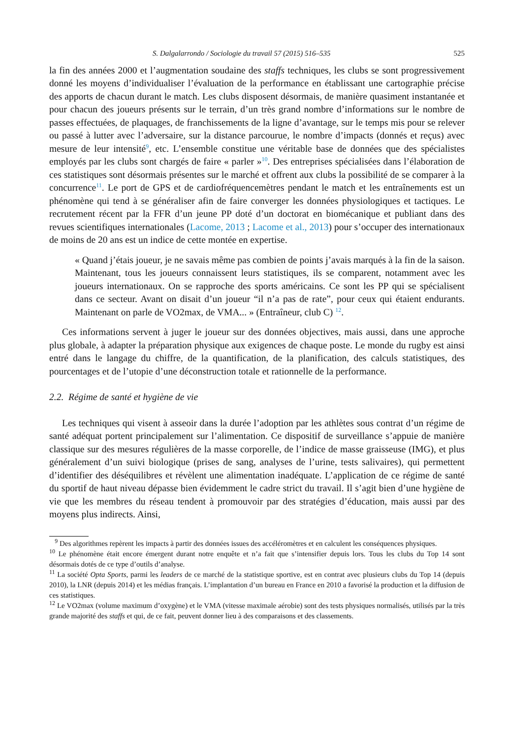S. Dalgalarrondo / Sociologie du travail 57 (2015) 516–535 525
la fin des années 2000 et l’augmentation soudaine des staffs techniques, les clubs se sont progressivement donné les moyens d’individualiser l’évaluation de la performance en établissant une cartographie précise des apports de chacun durant le match. Les clubs disposent désormais, de manière quasiment instantanée et pour chacun des joueurs présents sur le terrain, d’un très grand nombre d’informations sur le nombre de passes effectuées, de plaquages, de franchissements de la ligne d’avantage, sur le temps mis pour se relever ou passé à lutter avec l’adversaire, sur la distance parcourue, le nombre d’impacts (donnés et reçus) avec mesure de leur intensité<sup>9</sup>, etc. L’ensemble constitue une véritable base de données que des spécialistes employés par les clubs sont chargés de faire « parler »<sup>10</sup>. Des entreprises spécialisées dans l’élaboration de ces statistiques sont désormais présentes sur le marché et offrent aux clubs la possibilité de se comparer à la concurrence<sup>11</sup>. Le port de GPS et de cardiofréquencemètres pendant le match et les entraînements est un phénomène qui tend à se généraliser afin de faire converger les données physiologiques et tactiques. Le recrutement récent par la FFR d’un jeune PP doté d’un doctorat en biomécanique et publiant dans des revues scientifiques internationales (Lacome, 2013 ; Lacome et al., 2013) pour s’occuper des internationaux de moins de 20 ans est un indice de cette montée en expertise.
« Quand j’étais joueur, je ne savais même pas combien de points j’avais marqués à la fin de la saison. Maintenant, tous les joueurs connaissent leurs statistiques, ils se comparent, notamment avec les joueurs internationaux. On se rapproche des sports américains. Ce sont les PP qui se spécialisent dans ce secteur. Avant on disait d’un joueur “il n’a pas de rate”, pour ceux qui étaient endurants. Maintenant on parle de VO2max, de VMA... » (Entraîneur, club C) <sup>12</sup>.
Ces informations servent à juger le joueur sur des données objectives, mais aussi, dans une approche plus globale, à adapter la préparation physique aux exigences de chaque poste. Le monde du rugby est ainsi entré dans le langage du chiffre, de la quantification, de la planification, des calculs statistiques, des pourcentages et de l’utopie d’une déconstruction totale et rationnelle de la performance.
2.2. Régime de santé et hygiène de vie
Les techniques qui visent à asseoir dans la durée l’adoption par les athlètes sous contrat d’un régime de santé adéquat portent principalement sur l’alimentation. Ce dispositif de surveillance s’appuie de manière classique sur des mesures régulières de la masse corporelle, de l’indice de masse graisseuse (IMG), et plus généralement d’un suivi biologique (prises de sang, analyses de l’urine, tests salivaires), qui permettent d’identifier des déséquilibres et révèlent une alimentation inadéquate. L’application de ce régime de santé du sportif de haut niveau dépasse bien évidemment le cadre strict du travail. Il s’agit bien d’une hygiène de vie que les membres du réseau tendent à promouvoir par des stratégies d’éducation, mais aussi par des moyens plus indirects. Ainsi,
<sup>9</sup> Des algorithmes repèrent les impacts à partir des données issues des accéléromètres et en calculent les conséquences physiques.
<sup>10</sup> Le phénomène était encore émergent durant notre enquête et n’a fait que s’intensifier depuis lors. Tous les clubs du Top 14 sont désormais dotés de ce type d’outils d’analyse.
<sup>11</sup> La société Opta Sports, parmi les leaders de ce marché de la statistique sportive, est en contrat avec plusieurs clubs du Top 14 (depuis 2010), la LNR (depuis 2014) et les médias français. L’implantation d’un bureau en France en 2010 a favorisé la production et la diffusion de ces statistiques.
<sup>12</sup> Le VO2max (volume maximum d’oxygène) et le VMA (vitesse maximale aérobie) sont des tests physiques normalisés, utilisés par la très grande majorité des staffs et qui, de ce fait, peuvent donner lieu à des comparaisons et des classements.